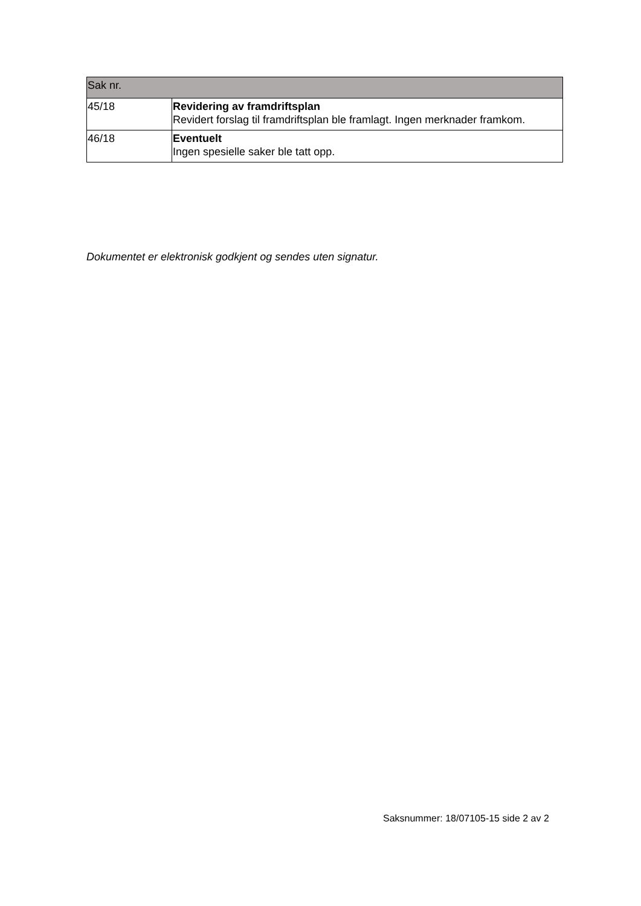| Sak nr. | |
| --- | --- |
| 45/18 | Revidering av framdriftsplan Revidert forslag til framdriftsplan ble framlagt. Ingen merknader framkom. |
| 46/18 | Eventuelt Ingen spesielle saker ble tatt opp. |
Dokumentet er elektronisk godkjent og sendes uten signatur.
Saksnummer: 18/07105-15 side 2 av 2